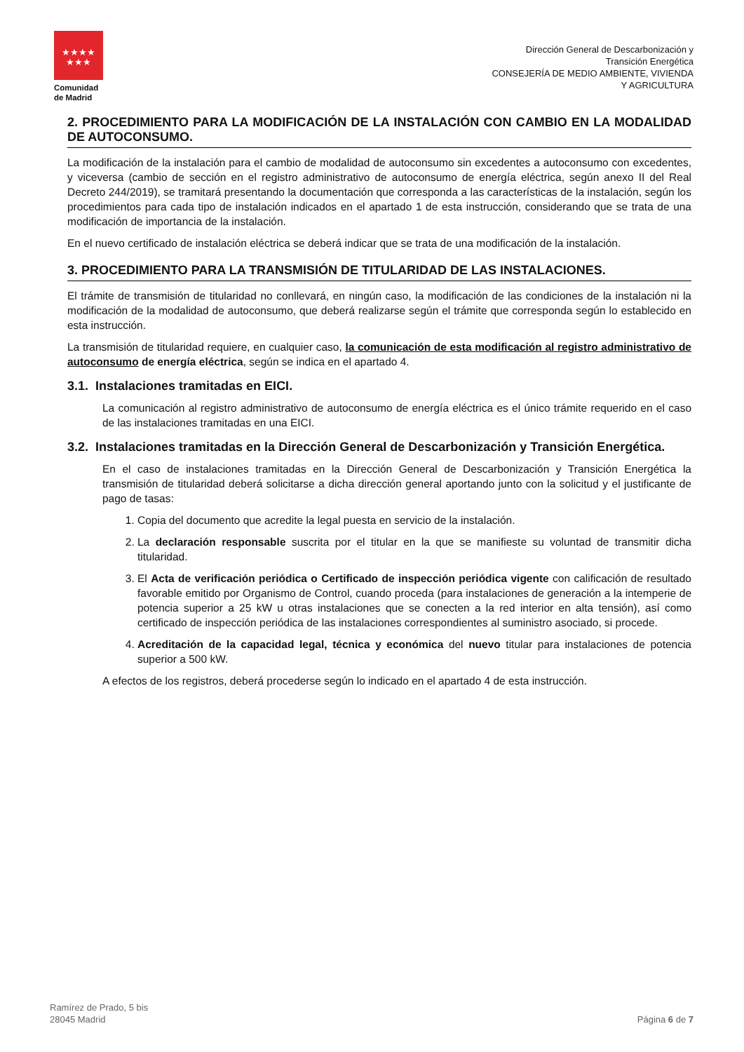★★★★
★★★
Comunidad
de Madrid
Dirección General de Descarbonización y
Transición Energética
CONSEJERÍA DE MEDIO AMBIENTE, VIVIENDA
Y AGRICULTURA
2. PROCEDIMIENTO PARA LA MODIFICACIÓN DE LA INSTALACIÓN CON CAMBIO EN LA MODALIDAD DE AUTOCONSUMO.
La modificación de la instalación para el cambio de modalidad de autoconsumo sin excedentes a autoconsumo con excedentes, y viceversa (cambio de sección en el registro administrativo de autoconsumo de energía eléctrica, según anexo II del Real Decreto 244/2019), se tramitará presentando la documentación que corresponda a las características de la instalación, según los procedimientos para cada tipo de instalación indicados en el apartado 1 de esta instrucción, considerando que se trata de una modificación de importancia de la instalación.
En el nuevo certificado de instalación eléctrica se deberá indicar que se trata de una modificación de la instalación.
3. PROCEDIMIENTO PARA LA TRANSMISIÓN DE TITULARIDAD DE LAS INSTALACIONES.
El trámite de transmisión de titularidad no conllevará, en ningún caso, la modificación de las condiciones de la instalación ni la modificación de la modalidad de autoconsumo, que deberá realizarse según el trámite que corresponda según lo establecido en esta instrucción.
La transmisión de titularidad requiere, en cualquier caso, la comunicación de esta modificación al registro administrativo de autoconsumo de energía eléctrica, según se indica en el apartado 4.
3.1. Instalaciones tramitadas en EICI.
La comunicación al registro administrativo de autoconsumo de energía eléctrica es el único trámite requerido en el caso de las instalaciones tramitadas en una EICI.
3.2. Instalaciones tramitadas en la Dirección General de Descarbonización y Transición Energética.
En el caso de instalaciones tramitadas en la Dirección General de Descarbonización y Transición Energética la transmisión de titularidad deberá solicitarse a dicha dirección general aportando junto con la solicitud y el justificante de pago de tasas:
1. Copia del documento que acredite la legal puesta en servicio de la instalación.
2. La declaración responsable suscrita por el titular en la que se manifieste su voluntad de transmitir dicha titularidad.
3. El Acta de verificación periódica o Certificado de inspección periódica vigente con calificación de resultado favorable emitido por Organismo de Control, cuando proceda (para instalaciones de generación a la intemperie de potencia superior a 25 kW u otras instalaciones que se conecten a la red interior en alta tensión), así como certificado de inspección periódica de las instalaciones correspondientes al suministro asociado, si procede.
4. Acreditación de la capacidad legal, técnica y económica del nuevo titular para instalaciones de potencia superior a 500 kW.
A efectos de los registros, deberá procederse según lo indicado en el apartado 4 de esta instrucción.
Ramírez de Prado, 5 bis
28045 Madrid
Página 6 de 7